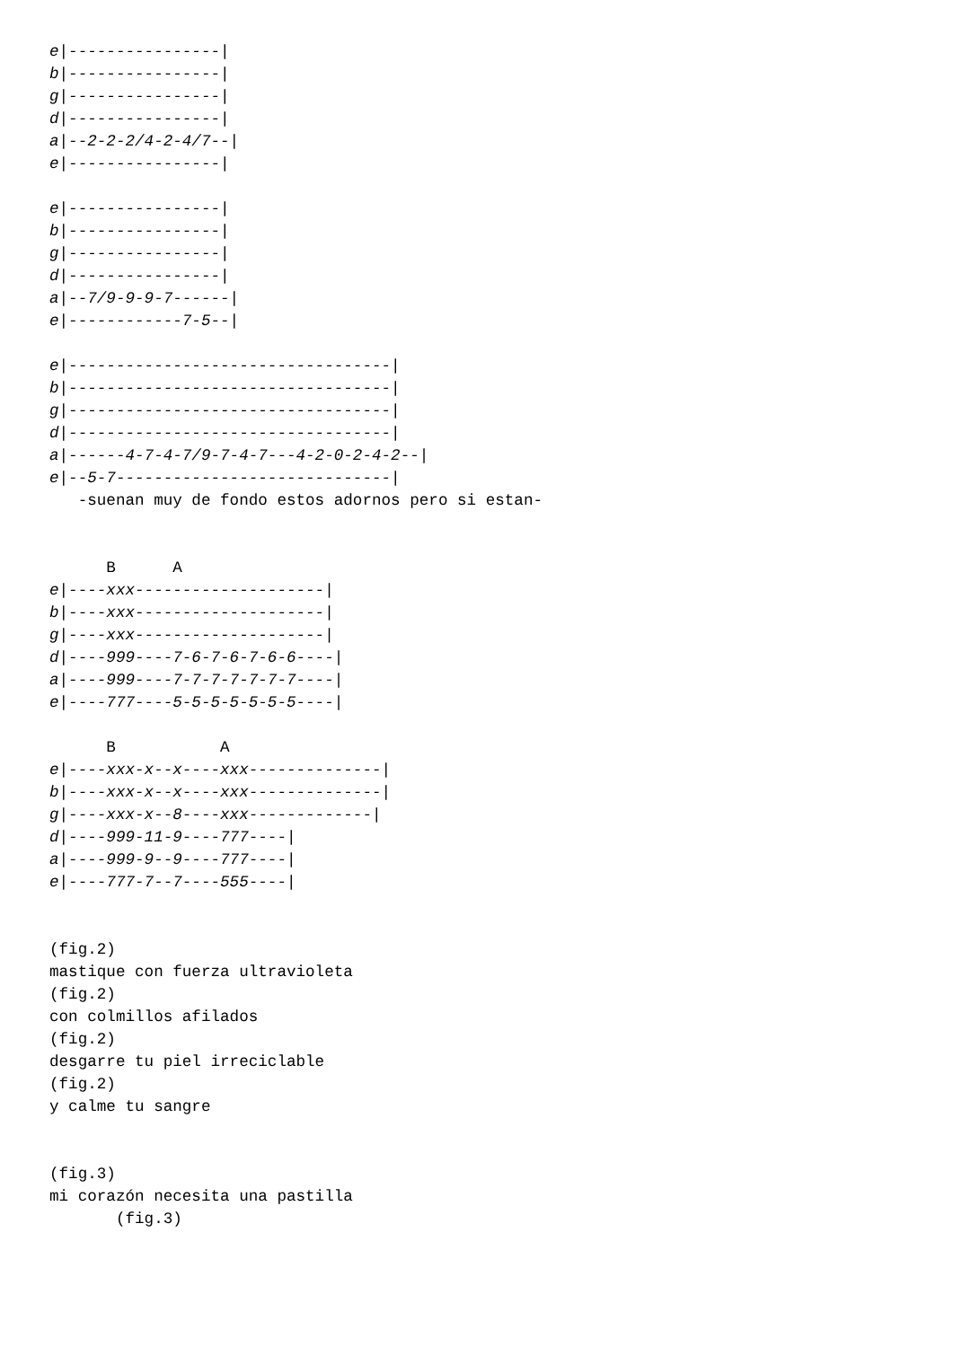e|----------------|
b|----------------|
g|----------------|
d|----------------|
a|--2-2-2/4-2-4/7--|
e|----------------|

e|----------------|
b|----------------|
g|----------------|
d|----------------|
a|--7/9-9-9-7------|
e|------------7-5--|

e|----------------------------------|
b|----------------------------------|
g|----------------------------------|
d|----------------------------------|
a|------4-7-4-7/9-7-4-7---4-2-0-2-4-2--|
e|--5-7-----------------------------|
   -suenan muy de fondo estos adornos pero si estan-


      B      A
e|----xxx--------------------|
b|----xxx--------------------|
g|----xxx--------------------|
d|----999----7-6-7-6-7-6-6----|
a|----999----7-7-7-7-7-7-7----|
e|----777----5-5-5-5-5-5-5----|

      B           A
e|----xxx-x--x----xxx--------------|
b|----xxx-x--x----xxx--------------|
g|----xxx-x--8----xxx-------------|
d|----999-11-9----777----|
a|----999-9--9----777----|
e|----777-7--7----555----|


(fig.2)
mastique con fuerza ultravioleta
(fig.2)
con colmillos afilados
(fig.2)
desgarre tu piel irreciclable
(fig.2)
y calme tu sangre


(fig.3)
mi corazón necesita una pastilla
       (fig.3)